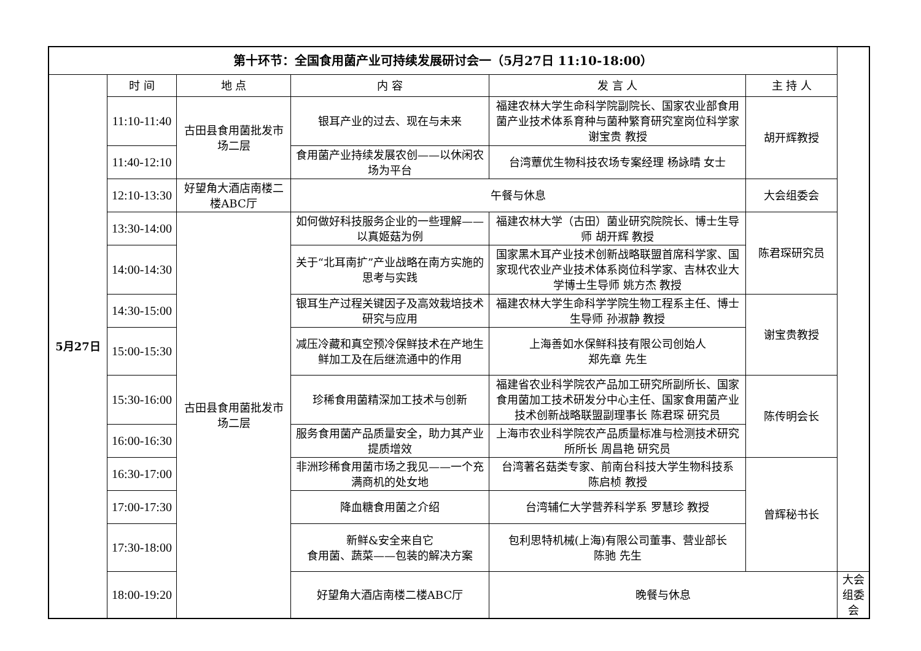| 第十环节：全国食用菌产业可持续发展研讨会一（5月27日 11:10-18:00） | | | | | | |
| --- | --- | --- | --- | --- | --- | --- |
| 5月27日 | 时 间 | 地 点 | 内 容 | 发 言 人 | 主 持 人 | |
| | 11:10-11:40 | 古田县食用菌批发市场二层 | 银耳产业的过去、现在与未来 | 福建农林大学生命科学院副院长、国家农业部食用菌产业技术体系育种与菌种繁育研究室岗位科学家 谢宝贵 教授 | 胡开辉教授 | |
| | 11:40-12:10 | | 食用菌产业持续发展农创——以休闲农场为平台 | 台湾蕈优生物科技农场专案经理 杨詠晴 女士 | | |
| | 12:10-13:30 | 好望角大酒店南楼二楼ABC厅 | 午餐与休息 | | 大会组委会 | |
| | 13:30-14:00 | 古田县食用菌批发市场二层 | 如何做好科技服务企业的一些理解——以真姬菇为例 | 福建农林大学（古田）菌业研究院院长、博士生导师 胡开辉 教授 | 陈君琛研究员 | |
| | 14:00-14:30 | | 关于“北耳南扩”产业战略在南方实施的思考与实践 | 国家黑木耳产业技术创新战略联盟首席科学家、国家现代农业产业技术体系岗位科学家、吉林农业大学博士生导师 姚方杰 教授 | | |
| | 14:30-15:00 | | 银耳生产过程关键因子及高效栽培技术研究与应用 | 福建农林大学生命科学学院生物工程系主任、博士生导师 孙淑静 教授 | 谢宝贵教授 | |
| | 15:00-15:30 | | 减压冷藏和真空预冷保鲜技术在产地生鲜加工及在后继流通中的作用 | 上海善如水保鲜科技有限公司创始人 郑先章 先生 | | |
| | 15:30-16:00 | | 珍稀食用菌精深加工技术与创新 | 福建省农业科学院农产品加工研究所副所长、国家食用菌加工技术研发分中心主任、国家食用菌产业技术创新战略联盟副理事长 陈君琛 研究员 | 陈传明会长 | |
| | 16:00-16:30 | | 服务食用菌产品质量安全，助力其产业提质增效 | 上海市农业科学院农产品质量标准与检测技术研究所所长 周昌艳 研究员 | | |
| | 16:30-17:00 | | 非洲珍稀食用菌市场之我见——一个充满商机的处女地 | 台湾著名菇类专家、前南台科技大学生物科技系 陈启桢 教授 | 曾辉秘书长 | |
| | 17:00-17:30 | | 降血糖食用菌之介绍 | 台湾辅仁大学营养科学系 罗慧珍 教授 | | |
| | 17:30-18:00 | | 新鲜&安全来自它 食用菌、蔬菜——包装的解决方案 | 包利思特机械(上海)有限公司董事、营业部长 陈驰 先生 | | |
| | 18:00-19:20 | | 好望角大酒店南楼二楼ABC厅 | 晚餐与休息 | | 大会组委会 |